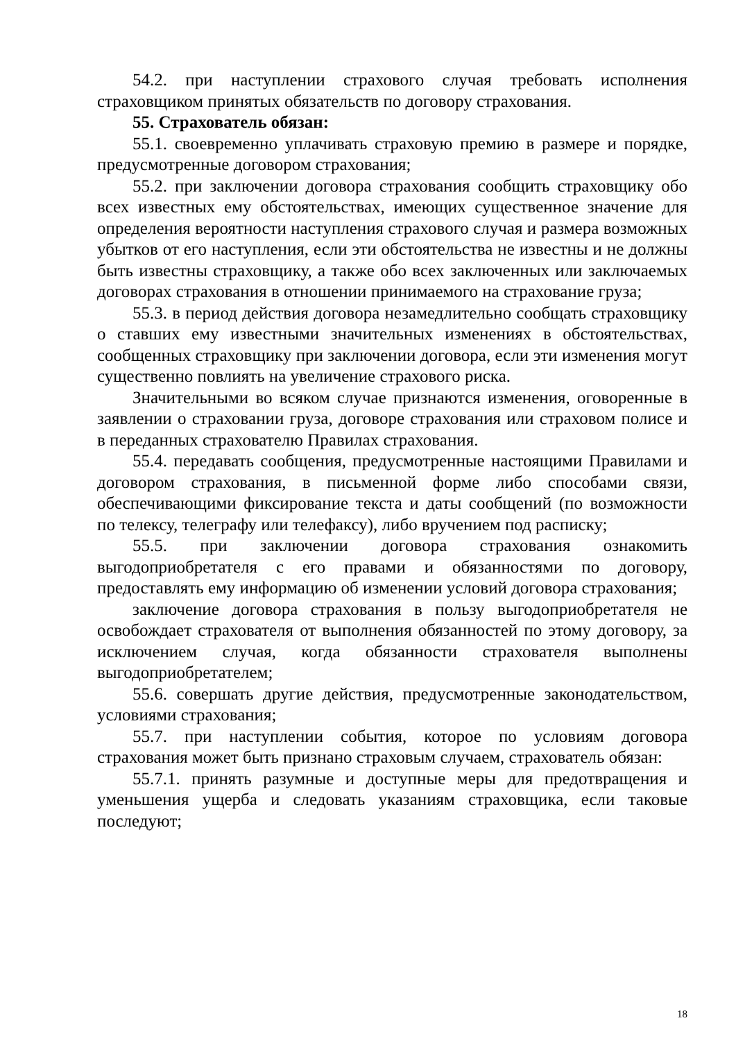54.2. при наступлении страхового случая требовать исполнения страховщиком принятых обязательств по договору страхования.
55. Страхователь обязан:
55.1. своевременно уплачивать страховую премию в размере и порядке, предусмотренные договором страхования;
55.2. при заключении договора страхования сообщить страховщику обо всех известных ему обстоятельствах, имеющих существенное значение для определения вероятности наступления страхового случая и размера возможных убытков от его наступления, если эти обстоятельства не известны и не должны быть известны страховщику, а также обо всех заключенных или заключаемых договорах страхования в отношении принимаемого на страхование груза;
55.3. в период действия договора незамедлительно сообщать страховщику о ставших ему известными значительных изменениях в обстоятельствах, сообщенных страховщику при заключении договора, если эти изменения могут существенно повлиять на увеличение страхового риска.
Значительными во всяком случае признаются изменения, оговоренные в заявлении о страховании груза, договоре страхования или страховом полисе и в переданных страхователю Правилах страхования.
55.4. передавать сообщения, предусмотренные настоящими Правилами и договором страхования, в письменной форме либо способами связи, обеспечивающими фиксирование текста и даты сообщений (по возможности по телексу, телеграфу или телефаксу), либо вручением под расписку;
55.5. при заключении договора страхования ознакомить выгодоприобретателя с его правами и обязанностями по договору, предоставлять ему информацию об изменении условий договора страхования;
заключение договора страхования в пользу выгодоприобретателя не освобождает страхователя от выполнения обязанностей по этому договору, за исключением случая, когда обязанности страхователя выполнены выгодоприобретателем;
55.6. совершать другие действия, предусмотренные законодательством, условиями страхования;
55.7. при наступлении события, которое по условиям договора страхования может быть признано страховым случаем, страхователь обязан:
55.7.1. принять разумные и доступные меры для предотвращения и уменьшения ущерба и следовать указаниям страховщика, если таковые последуют;
18